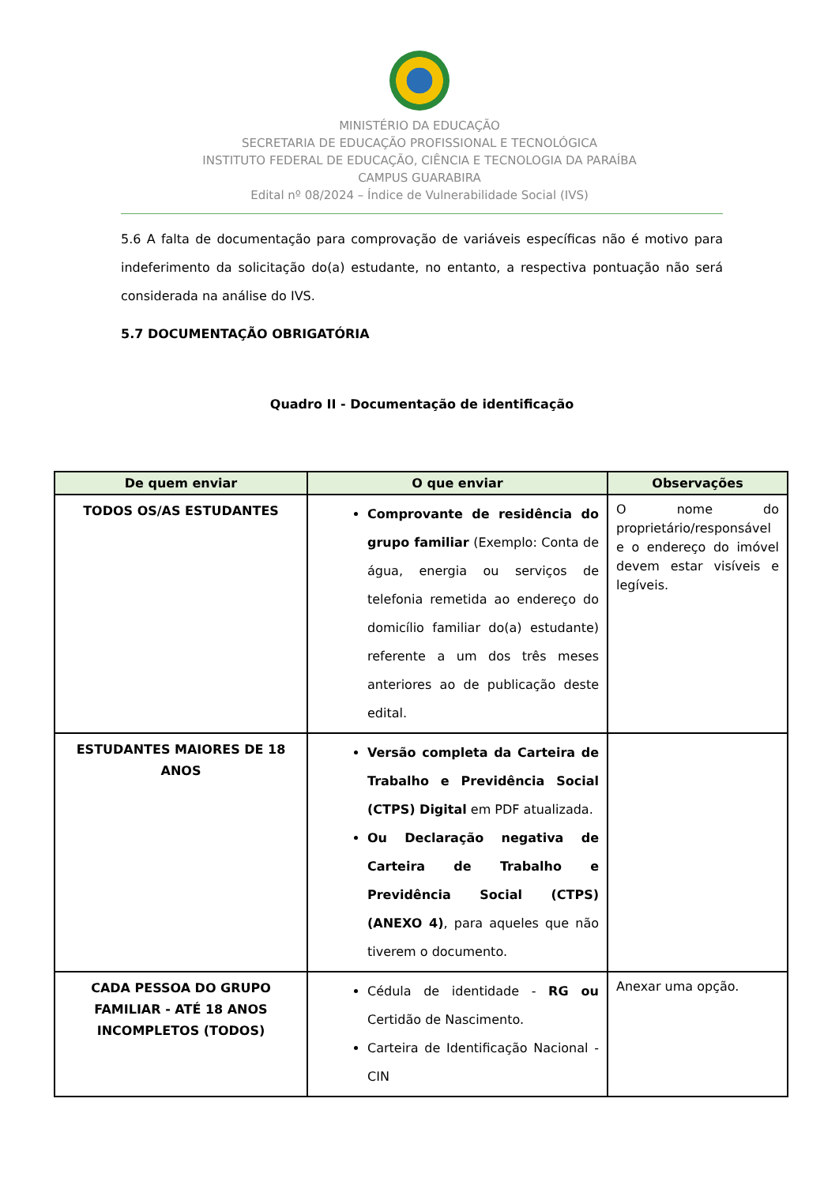MINISTÉRIO DA EDUCAÇÃO
SECRETARIA DE EDUCAÇÃO PROFISSIONAL E TECNOLÓGICA
INSTITUTO FEDERAL DE EDUCAÇÃO, CIÊNCIA E TECNOLOGIA DA PARAÍBA
CAMPUS GUARABIRA
Edital nº 08/2024 – Índice de Vulnerabilidade Social (IVS)
5.6 A falta de documentação para comprovação de variáveis específicas não é motivo para indeferimento da solicitação do(a) estudante, no entanto, a respectiva pontuação não será considerada na análise do IVS.
5.7 DOCUMENTAÇÃO OBRIGATÓRIA
Quadro II - Documentação de identificação
| De quem enviar | O que enviar | Observações |
| --- | --- | --- |
| TODOS OS/AS ESTUDANTES | Comprovante de residência do grupo familiar (Exemplo: Conta de água, energia ou serviços de telefonia remetida ao endereço do domicílio familiar do(a) estudante) referente a um dos três meses anteriores ao de publicação deste edital. | O nome do proprietário/responsável e o endereço do imóvel devem estar visíveis e legíveis. |
| ESTUDANTES MAIORES DE 18 ANOS | Versão completa da Carteira de Trabalho e Previdência Social (CTPS) Digital em PDF atualizada. Ou Declaração negativa de Carteira de Trabalho e Previdência Social (CTPS) (ANEXO 4) , para aqueles que não tiverem o documento. | |
| CADA PESSOA DO GRUPO FAMILIAR - ATÉ 18 ANOS INCOMPLETOS (TODOS) | Cédula de identidade - RG ou Certidão de Nascimento. Carteira de Identificação Nacional - CIN | Anexar uma opção. |